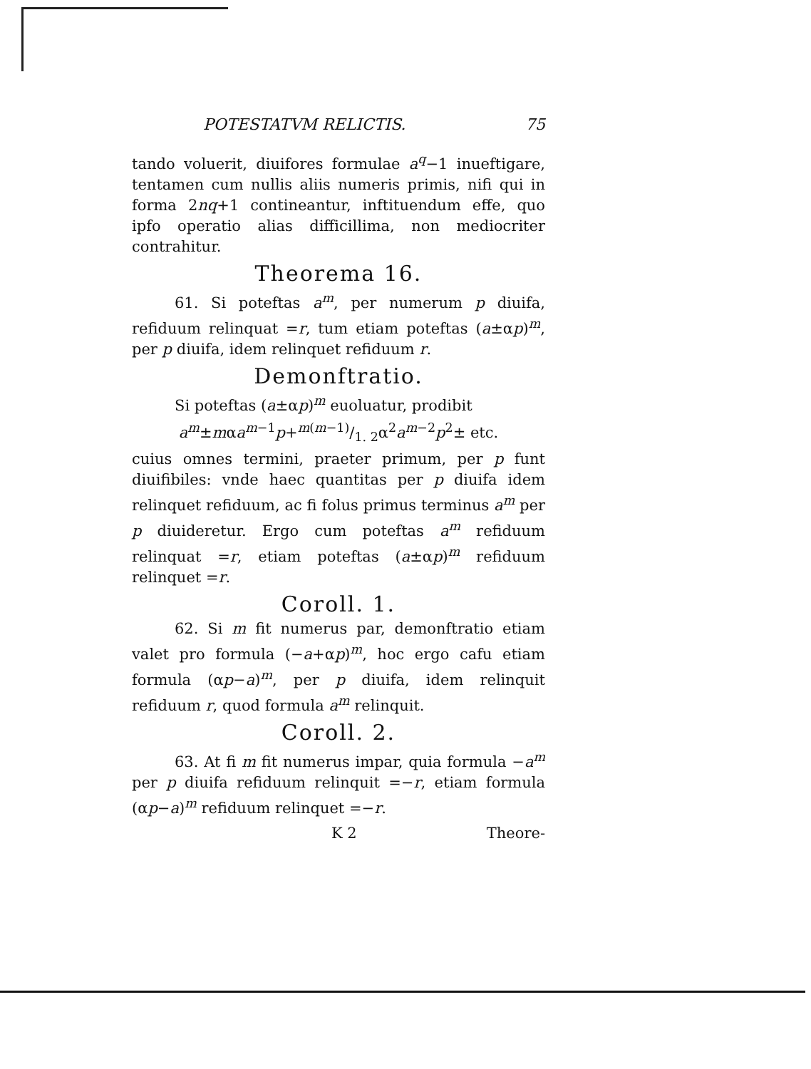POTESTATVM RELICTIS. 75
tando voluerit, diuifores formulae a<sup>q</sup>−1 inueftigare, tentamen cum nullis aliis numeris primis, nifi qui in forma 2nq+1 contineantur, inftituendum effe, quo ipfo operatio alias difficillima, non mediocriter contrahitur.
Theorema 16.
61. Si poteftas a<sup>m</sup>, per numerum p diuifa, refiduum relinquat =r, tum etiam poteftas (a±αp)<sup>m</sup>, per p diuifa, idem relinquet refiduum r.
Demonftratio.
Si poteftas (a±αp)<sup>m</sup> euoluatur, prodibit
a<sup>m</sup>±mαa<sup>m−1</sup>p+m(m−1)/1. 2α<sup>2</sup>a<sup>m−2</sup>p<sup>2</sup>± etc.
cuius omnes termini, praeter primum, per p funt diuifibiles: vnde haec quantitas per p diuifa idem relinquet refiduum, ac fi folus primus terminus a<sup>m</sup> per p diuideretur. Ergo cum poteftas a<sup>m</sup> refiduum relinquat =r, etiam poteftas (a±αp)<sup>m</sup> refiduum relinquet =r.
Coroll. 1.
62. Si m fit numerus par, demonftratio etiam valet pro formula (−a+αp)<sup>m</sup>, hoc ergo cafu etiam formula (αp−a)<sup>m</sup>, per p diuifa, idem relinquit refiduum r, quod formula a<sup>m</sup> relinquit.
Coroll. 2.
63. At fi m fit numerus impar, quia formula −a<sup>m</sup> per p diuifa refiduum relinquit =−r, etiam formula (αp−a)<sup>m</sup> refiduum relinquet =−r.
K 2 Theore-